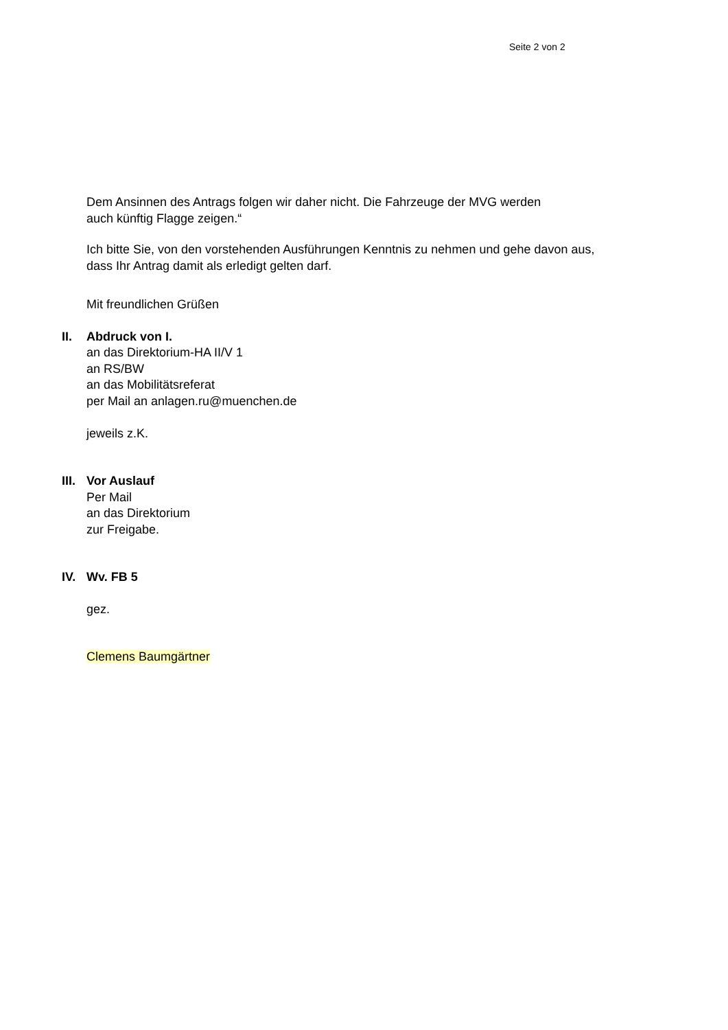Seite 2 von 2
Dem Ansinnen des Antrags folgen wir daher nicht. Die Fahrzeuge der MVG werden
auch künftig Flagge zeigen.“
Ich bitte Sie, von den vorstehenden Ausführungen Kenntnis zu nehmen und gehe davon aus,
dass Ihr Antrag damit als erledigt gelten darf.
Mit freundlichen Grüßen
II. Abdruck von I.
an das Direktorium-HA II/V 1
an RS/BW
an das Mobilitätsreferat
per Mail an anlagen.ru@muenchen.de
jeweils z.K.
III.
Vor Auslauf
Per Mail
an das Direktorium
zur Freigabe.
IV. Wv. FB 5
gez.
Clemens Baumgärtner